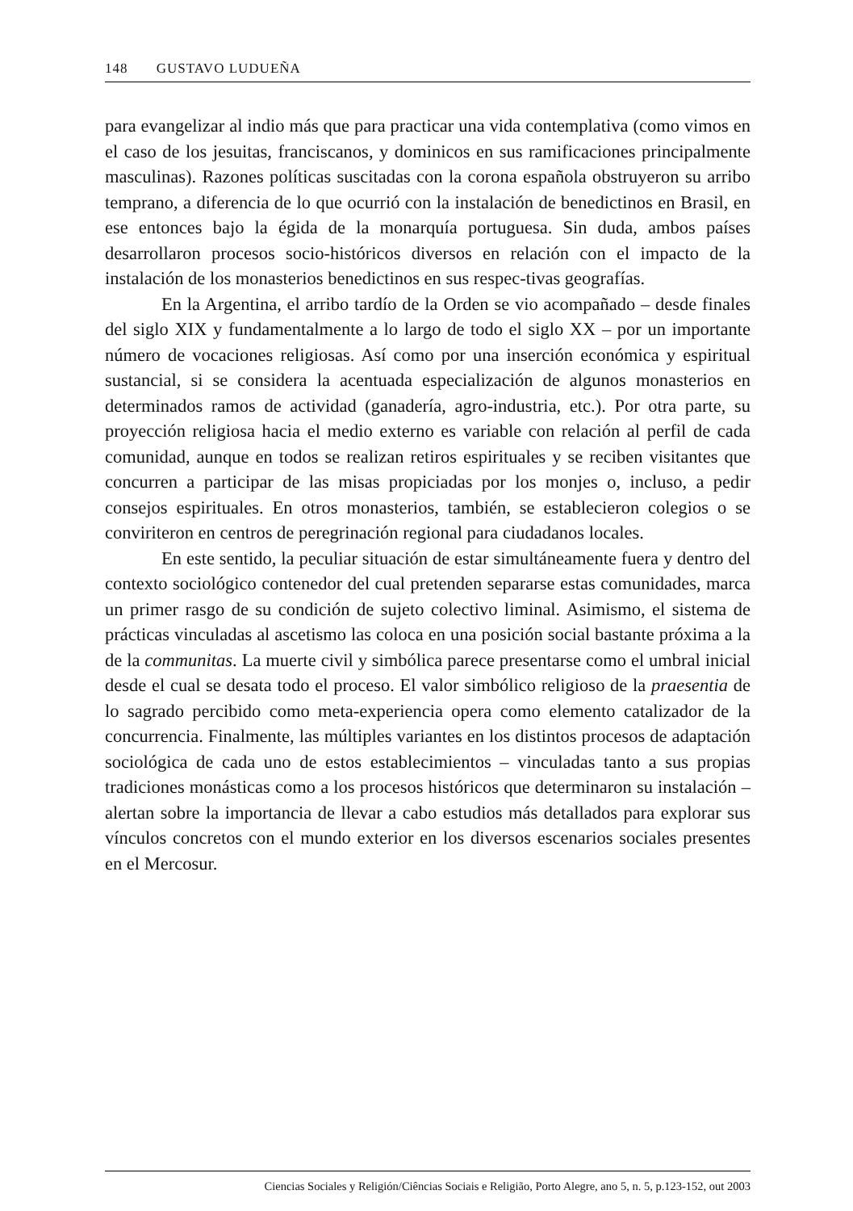148 GUSTAVO LUDUEÑA
para evangelizar al indio más que para practicar una vida contemplativa (como vimos en el caso de los jesuitas, franciscanos, y dominicos en sus ramificaciones principalmente masculinas). Razones políticas suscitadas con la corona española obstruyeron su arribo temprano, a diferencia de lo que ocurrió con la instalación de benedictinos en Brasil, en ese entonces bajo la égida de la monarquía portuguesa. Sin duda, ambos países desarrollaron procesos socio-históricos diversos en relación con el impacto de la instalación de los monasterios benedictinos en sus respec-tivas geografías.
En la Argentina, el arribo tardío de la Orden se vio acompañado – desde finales del siglo XIX y fundamentalmente a lo largo de todo el siglo XX – por un importante número de vocaciones religiosas. Así como por una inserción económica y espiritual sustancial, si se considera la acentuada especialización de algunos monasterios en determinados ramos de actividad (ganadería, agro-industria, etc.). Por otra parte, su proyección religiosa hacia el medio externo es variable con relación al perfil de cada comunidad, aunque en todos se realizan retiros espirituales y se reciben visitantes que concurren a participar de las misas propiciadas por los monjes o, incluso, a pedir consejos espirituales. En otros monasterios, también, se establecieron colegios o se conviriteron en centros de peregrinación regional para ciudadanos locales.
En este sentido, la peculiar situación de estar simultáneamente fuera y dentro del contexto sociológico contenedor del cual pretenden separarse estas comunidades, marca un primer rasgo de su condición de sujeto colectivo liminal. Asimismo, el sistema de prácticas vinculadas al ascetismo las coloca en una posición social bastante próxima a la de la communitas. La muerte civil y simbólica parece presentarse como el umbral inicial desde el cual se desata todo el proceso. El valor simbólico religioso de la praesentia de lo sagrado percibido como meta-experiencia opera como elemento catalizador de la concurrencia. Finalmente, las múltiples variantes en los distintos procesos de adaptación sociológica de cada uno de estos establecimientos – vinculadas tanto a sus propias tradiciones monásticas como a los procesos históricos que determinaron su instalación – alertan sobre la importancia de llevar a cabo estudios más detallados para explorar sus vínculos concretos con el mundo exterior en los diversos escenarios sociales presentes en el Mercosur.
Ciencias Sociales y Religión/Ciências Sociais e Religião, Porto Alegre, ano 5, n. 5, p.123-152, out 2003